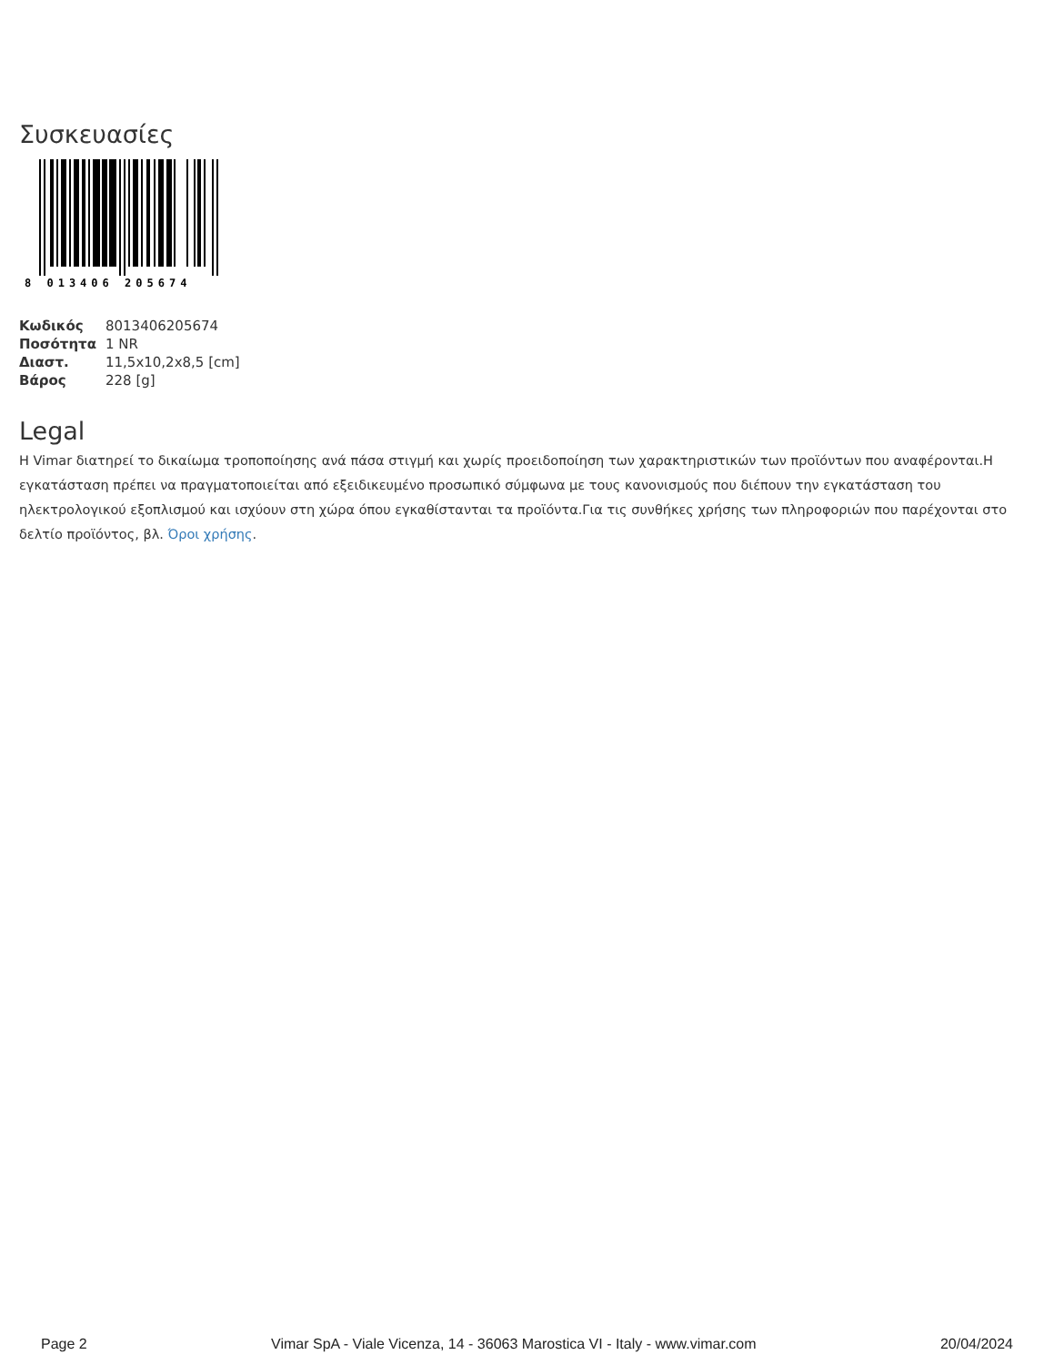Συσκευασίες
8 013406 205674
| Κωδικός | 8013406205674 |
| Ποσότητα | 1 NR |
| Διαστ. | 11,5x10,2x8,5 [cm] |
| Βάρος | 228 [g] |
Legal
Η Vimar διατηρεί το δικαίωμα τροποποίησης ανά πάσα στιγμή και χωρίς προειδοποίηση των χαρακτηριστικών των προϊόντων που αναφέρονται.Η εγκατάσταση πρέπει να πραγματοποιείται από εξειδικευμένο προσωπικό σύμφωνα με τους κανονισμούς που διέπουν την εγκατάσταση του ηλεκτρολογικού εξοπλισμού και ισχύουν στη χώρα όπου εγκαθίστανται τα προϊόντα.Για τις συνθήκες χρήσης των πληροφοριών που παρέχονται στο δελτίο προϊόντος, βλ. Όροι χρήσης.
Page 2 Vimar SpA - Viale Vicenza, 14 - 36063 Marostica VI - Italy - www.vimar.com 20/04/2024